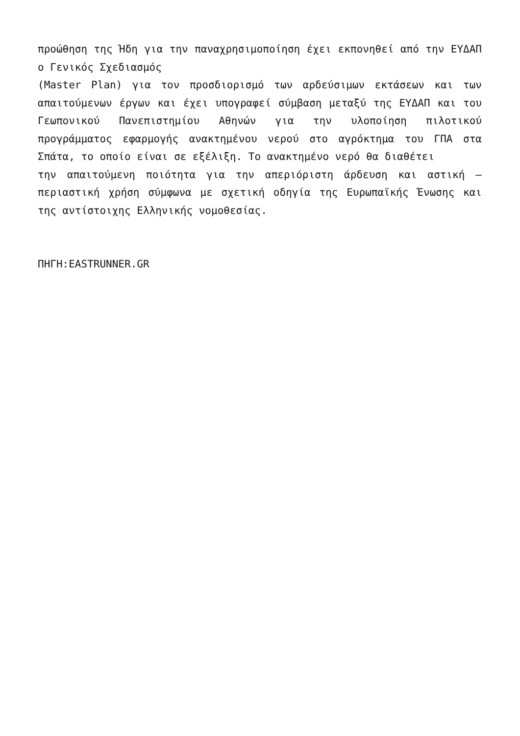προώθηση της Ήδη για την παναχρησιμοποίηση έχει εκπονηθεί από την ΕΥΔΑΠ ο Γενικός Σχεδιασμός
(Master Plan) για τον προσδιορισμό των αρδεύσιμων εκτάσεων και των απαιτούμενων έργων και έχει υπογραφεί σύμβαση μεταξύ της ΕΥΔΑΠ και του Γεωπονικού Πανεπιστημίου Αθηνών για την υλοποίηση πιλοτικού προγράμματος εφαρμογής ανακτημένου νερού στο αγρόκτημα του ΓΠΑ στα Σπάτα, το οποίο είναι σε εξέλιξη. Το ανακτημένο νερό θα διαθέτει
την απαιτούμενη ποιότητα για την απεριόριστη άρδευση και αστική – περιαστική χρήση σύμφωνα με σχετική οδηγία της Ευρωπαϊκής Ένωσης και της αντίστοιχης Ελληνικής νομοθεσίας.
ΠΗΓΗ:EASTRUNNER.GR